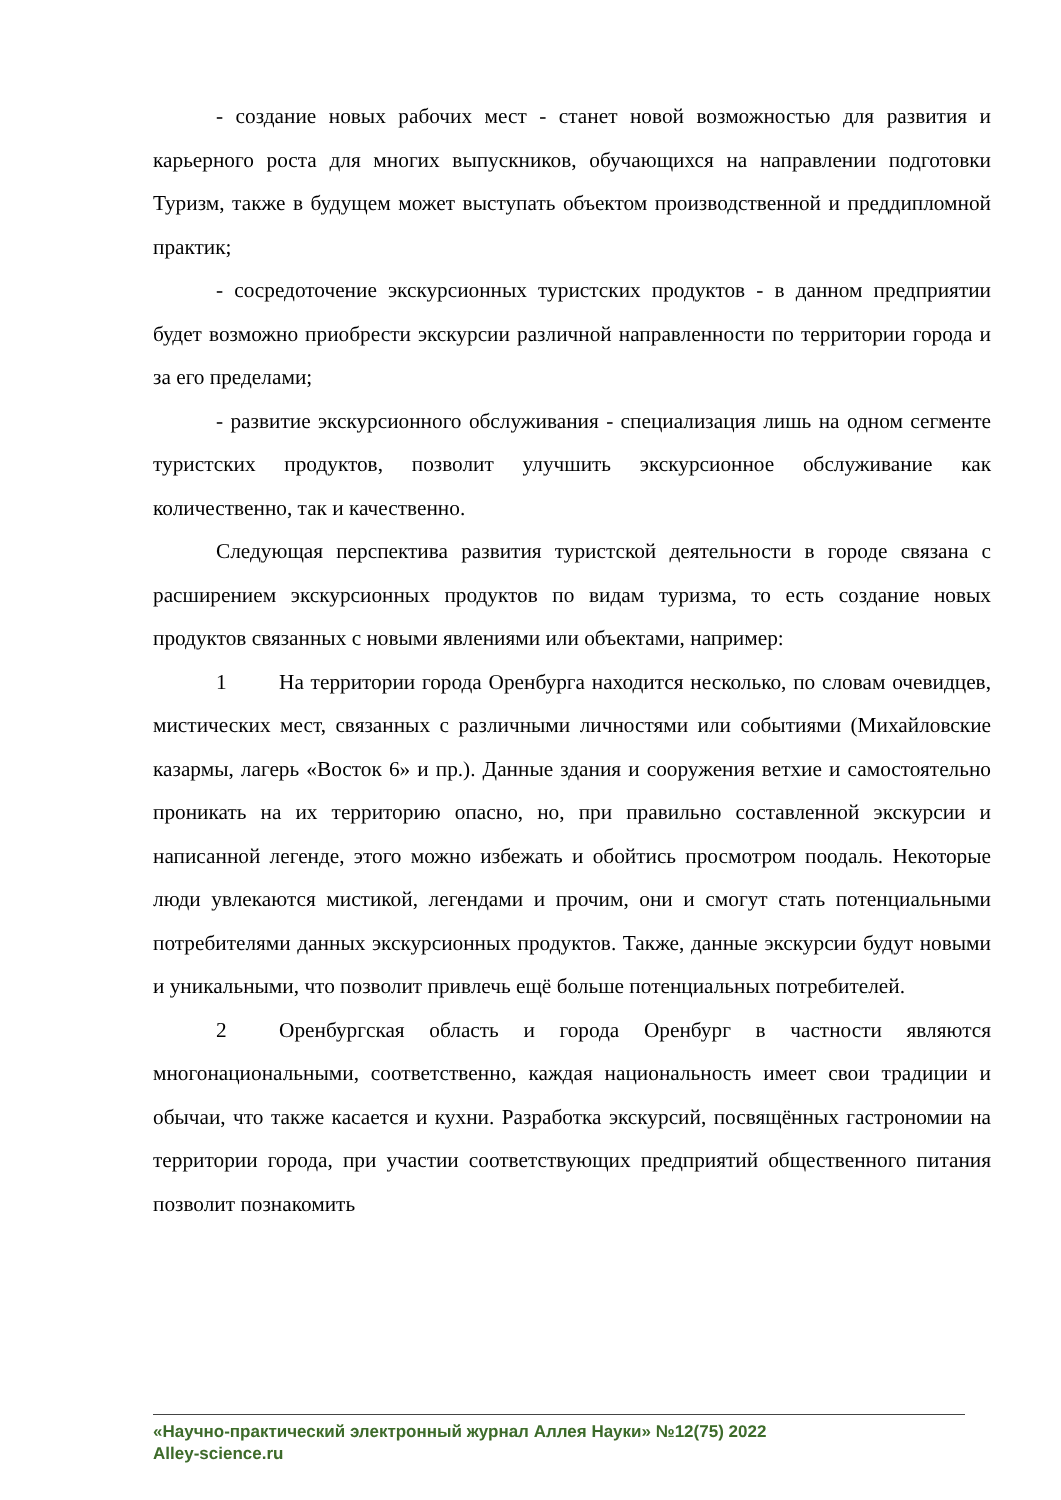- создание новых рабочих мест - станет новой возможностью для развития и карьерного роста для многих выпускников, обучающихся на направлении подготовки Туризм, также в будущем может выступать объектом производственной и преддипломной практик;
- сосредоточение экскурсионных туристских продуктов - в данном предприятии будет возможно приобрести экскурсии различной направленности по территории города и за его пределами;
- развитие экскурсионного обслуживания - специализация лишь на одном сегменте туристских продуктов, позволит улучшить экскурсионное обслуживание как количественно, так и качественно.
Следующая перспектива развития туристской деятельности в городе связана с расширением экскурсионных продуктов по видам туризма, то есть создание новых продуктов связанных с новыми явлениями или объектами, например:
1 На территории города Оренбурга находится несколько, по словам очевидцев, мистических мест, связанных с различными личностями или событиями (Михайловские казармы, лагерь «Восток 6» и пр.). Данные здания и сооружения ветхие и самостоятельно проникать на их территорию опасно, но, при правильно составленной экскурсии и написанной легенде, этого можно избежать и обойтись просмотром поодаль. Некоторые люди увлекаются мистикой, легендами и прочим, они и смогут стать потенциальными потребителями данных экскурсионных продуктов. Также, данные экскурсии будут новыми и уникальными, что позволит привлечь ещё больше потенциальных потребителей.
2 Оренбургская область и города Оренбург в частности являются многонациональными, соответственно, каждая национальность имеет свои традиции и обычаи, что также касается и кухни. Разработка экскурсий, посвящённых гастрономии на территории города, при участии соответствующих предприятий общественного питания позволит познакомить
«Научно-практический электронный журнал Аллея Науки» №12(75) 2022
Alley-science.ru